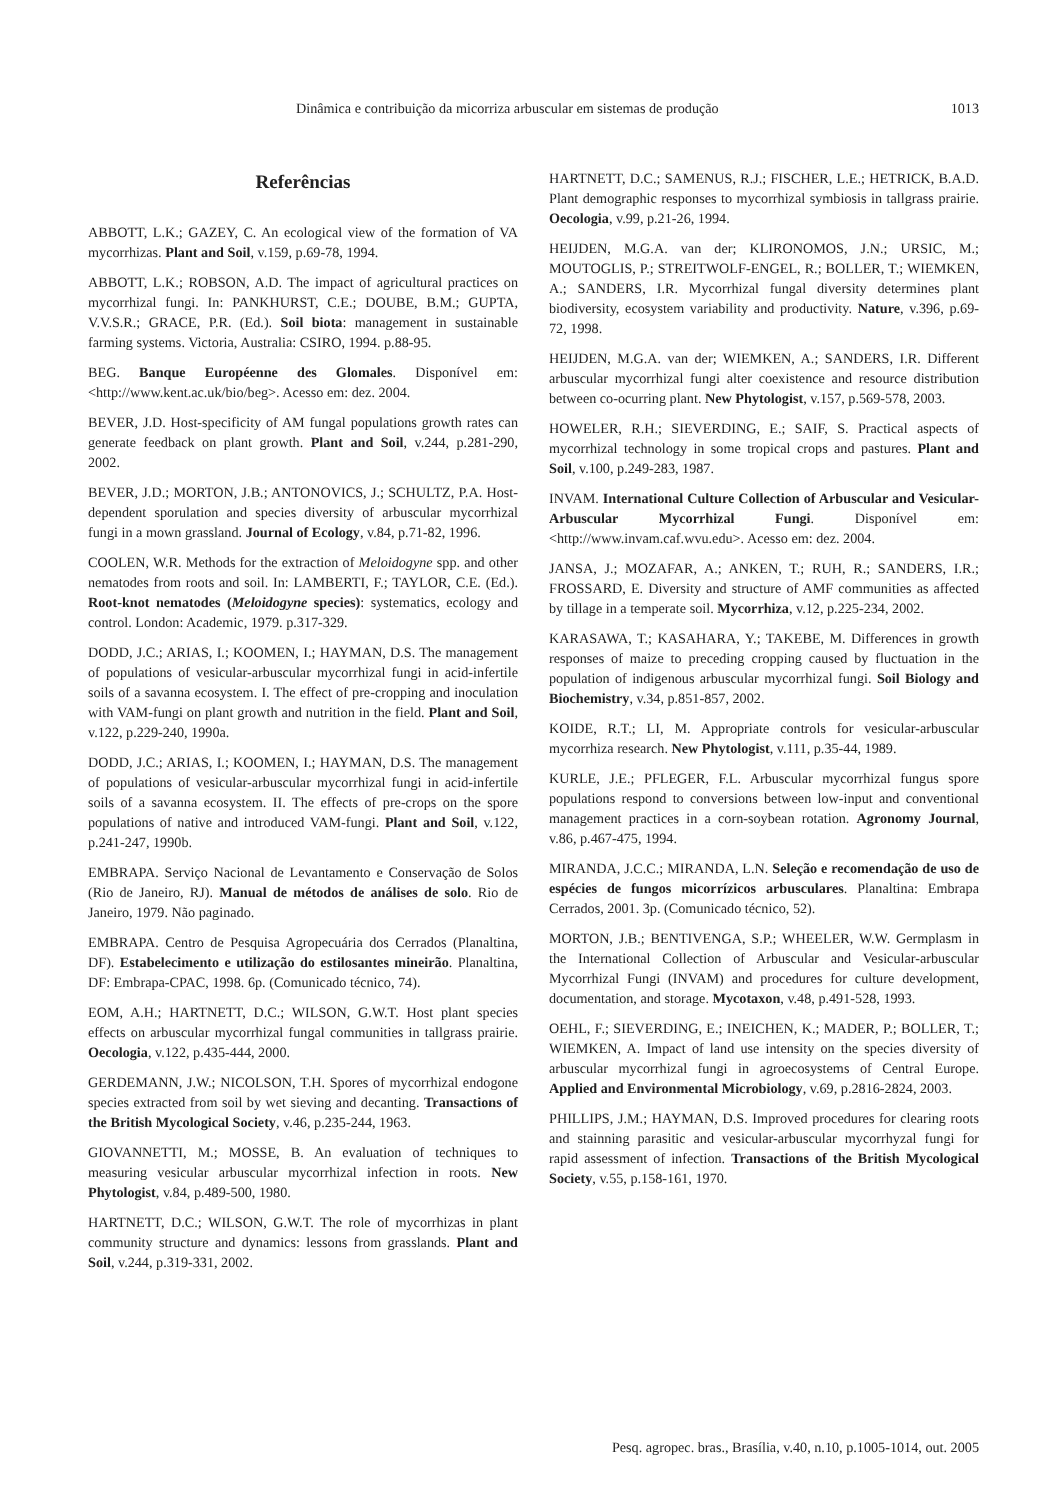Dinâmica e contribuição da micorriza arbuscular em sistemas de produção 1013
Referências
ABBOTT, L.K.; GAZEY, C. An ecological view of the formation of VA mycorrhizas. Plant and Soil, v.159, p.69-78, 1994.
ABBOTT, L.K.; ROBSON, A.D. The impact of agricultural practices on mycorrhizal fungi. In: PANKHURST, C.E.; DOUBE, B.M.; GUPTA, V.V.S.R.; GRACE, P.R. (Ed.). Soil biota: management in sustainable farming systems. Victoria, Australia: CSIRO, 1994. p.88-95.
BEG. Banque Européenne des Glomales. Disponível em: <http://www.kent.ac.uk/bio/beg>. Acesso em: dez. 2004.
BEVER, J.D. Host-specificity of AM fungal populations growth rates can generate feedback on plant growth. Plant and Soil, v.244, p.281-290, 2002.
BEVER, J.D.; MORTON, J.B.; ANTONOVICS, J.; SCHULTZ, P.A. Host-dependent sporulation and species diversity of arbuscular mycorrhizal fungi in a mown grassland. Journal of Ecology, v.84, p.71-82, 1996.
COOLEN, W.R. Methods for the extraction of Meloidogyne spp. and other nematodes from roots and soil. In: LAMBERTI, F.; TAYLOR, C.E. (Ed.). Root-knot nematodes (Meloidogyne species): systematics, ecology and control. London: Academic, 1979. p.317-329.
DODD, J.C.; ARIAS, I.; KOOMEN, I.; HAYMAN, D.S. The management of populations of vesicular-arbuscular mycorrhizal fungi in acid-infertile soils of a savanna ecosystem. I. The effect of pre-cropping and inoculation with VAM-fungi on plant growth and nutrition in the field. Plant and Soil, v.122, p.229-240, 1990a.
DODD, J.C.; ARIAS, I.; KOOMEN, I.; HAYMAN, D.S. The management of populations of vesicular-arbuscular mycorrhizal fungi in acid-infertile soils of a savanna ecosystem. II. The effects of pre-crops on the spore populations of native and introduced VAM-fungi. Plant and Soil, v.122, p.241-247, 1990b.
EMBRAPA. Serviço Nacional de Levantamento e Conservação de Solos (Rio de Janeiro, RJ). Manual de métodos de análises de solo. Rio de Janeiro, 1979. Não paginado.
EMBRAPA. Centro de Pesquisa Agropecuária dos Cerrados (Planaltina, DF). Estabelecimento e utilização do estilosantes mineirão. Planaltina, DF: Embrapa-CPAC, 1998. 6p. (Comunicado técnico, 74).
EOM, A.H.; HARTNETT, D.C.; WILSON, G.W.T. Host plant species effects on arbuscular mycorrhizal fungal communities in tallgrass prairie. Oecologia, v.122, p.435-444, 2000.
GERDEMANN, J.W.; NICOLSON, T.H. Spores of mycorrhizal endogone species extracted from soil by wet sieving and decanting. Transactions of the British Mycological Society, v.46, p.235-244, 1963.
GIOVANNETTI, M.; MOSSE, B. An evaluation of techniques to measuring vesicular arbuscular mycorrhizal infection in roots. New Phytologist, v.84, p.489-500, 1980.
HARTNETT, D.C.; WILSON, G.W.T. The role of mycorrhizas in plant community structure and dynamics: lessons from grasslands. Plant and Soil, v.244, p.319-331, 2002.
HARTNETT, D.C.; SAMENUS, R.J.; FISCHER, L.E.; HETRICK, B.A.D. Plant demographic responses to mycorrhizal symbiosis in tallgrass prairie. Oecologia, v.99, p.21-26, 1994.
HEIJDEN, M.G.A. van der; KLIRONOMOS, J.N.; URSIC, M.; MOUTOGLIS, P.; STREITWOLF-ENGEL, R.; BOLLER, T.; WIEMKEN, A.; SANDERS, I.R. Mycorrhizal fungal diversity determines plant biodiversity, ecosystem variability and productivity. Nature, v.396, p.69-72, 1998.
HEIJDEN, M.G.A. van der; WIEMKEN, A.; SANDERS, I.R. Different arbuscular mycorrhizal fungi alter coexistence and resource distribution between co-ocurring plant. New Phytologist, v.157, p.569-578, 2003.
HOWELER, R.H.; SIEVERDING, E.; SAIF, S. Practical aspects of mycorrhizal technology in some tropical crops and pastures. Plant and Soil, v.100, p.249-283, 1987.
INVAM. International Culture Collection of Arbuscular and Vesicular-Arbuscular Mycorrhizal Fungi. Disponível em: <http://www.invam.caf.wvu.edu>. Acesso em: dez. 2004.
JANSA, J.; MOZAFAR, A.; ANKEN, T.; RUH, R.; SANDERS, I.R.; FROSSARD, E. Diversity and structure of AMF communities as affected by tillage in a temperate soil. Mycorrhiza, v.12, p.225-234, 2002.
KARASAWA, T.; KASAHARA, Y.; TAKEBE, M. Differences in growth responses of maize to preceding cropping caused by fluctuation in the population of indigenous arbuscular mycorrhizal fungi. Soil Biology and Biochemistry, v.34, p.851-857, 2002.
KOIDE, R.T.; LI, M. Appropriate controls for vesicular-arbuscular mycorrhiza research. New Phytologist, v.111, p.35-44, 1989.
KURLE, J.E.; PFLEGER, F.L. Arbuscular mycorrhizal fungus spore populations respond to conversions between low-input and conventional management practices in a corn-soybean rotation. Agronomy Journal, v.86, p.467-475, 1994.
MIRANDA, J.C.C.; MIRANDA, L.N. Seleção e recomendação de uso de espécies de fungos micorrízicos arbusculares. Planaltina: Embrapa Cerrados, 2001. 3p. (Comunicado técnico, 52).
MORTON, J.B.; BENTIVENGA, S.P.; WHEELER, W.W. Germplasm in the International Collection of Arbuscular and Vesicular-arbuscular Mycorrhizal Fungi (INVAM) and procedures for culture development, documentation, and storage. Mycotaxon, v.48, p.491-528, 1993.
OEHL, F.; SIEVERDING, E.; INEICHEN, K.; MADER, P.; BOLLER, T.; WIEMKEN, A. Impact of land use intensity on the species diversity of arbuscular mycorrhizal fungi in agroecosystems of Central Europe. Applied and Environmental Microbiology, v.69, p.2816-2824, 2003.
PHILLIPS, J.M.; HAYMAN, D.S. Improved procedures for clearing roots and stainning parasitic and vesicular-arbuscular mycorrhyzal fungi for rapid assessment of infection. Transactions of the British Mycological Society, v.55, p.158-161, 1970.
Pesq. agropec. bras., Brasília, v.40, n.10, p.1005-1014, out. 2005